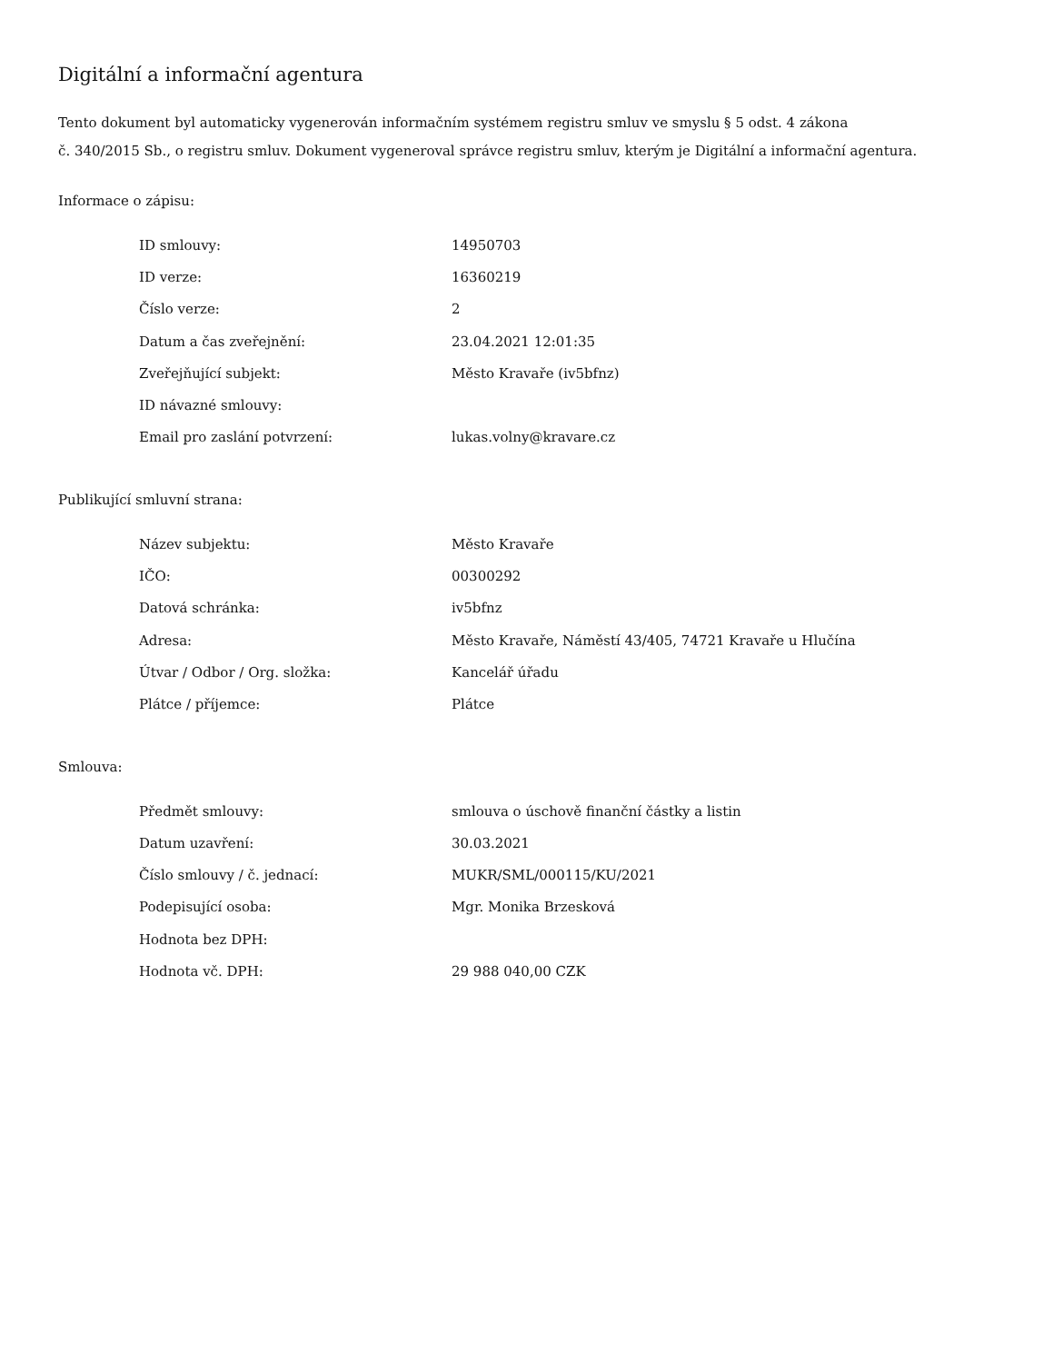Digitální a informační agentura
Tento dokument byl automaticky vygenerován informačním systémem registru smluv ve smyslu § 5 odst. 4 zákona
č. 340/2015 Sb., o registru smluv. Dokument vygeneroval správce registru smluv, kterým je Digitální a informační agentura.
Informace o zápisu:
| ID smlouvy: | 14950703 |
| ID verze: | 16360219 |
| Číslo verze: | 2 |
| Datum a čas zveřejnění: | 23.04.2021 12:01:35 |
| Zveřejňující subjekt: | Město Kravaře (iv5bfnz) |
| ID návazné smlouvy: | |
| Email pro zaslání potvrzení: | lukas.volny@kravare.cz |
Publikující smluvní strana:
| Název subjektu: | Město Kravaře |
| IČO: | 00300292 |
| Datová schránka: | iv5bfnz |
| Adresa: | Město Kravaře, Náměstí 43/405, 74721 Kravaře u Hlučína |
| Útvar / Odbor / Org. složka: | Kancelář úřadu |
| Plátce / příjemce: | Plátce |
Smlouva:
| Předmět smlouvy: | smlouva o úschově finanční částky a listin |
| Datum uzavření: | 30.03.2021 |
| Číslo smlouvy / č. jednací: | MUKR/SML/000115/KU/2021 |
| Podepisující osoba: | Mgr. Monika Brzesková |
| Hodnota bez DPH: | |
| Hodnota vč. DPH: | 29 988 040,00 CZK |